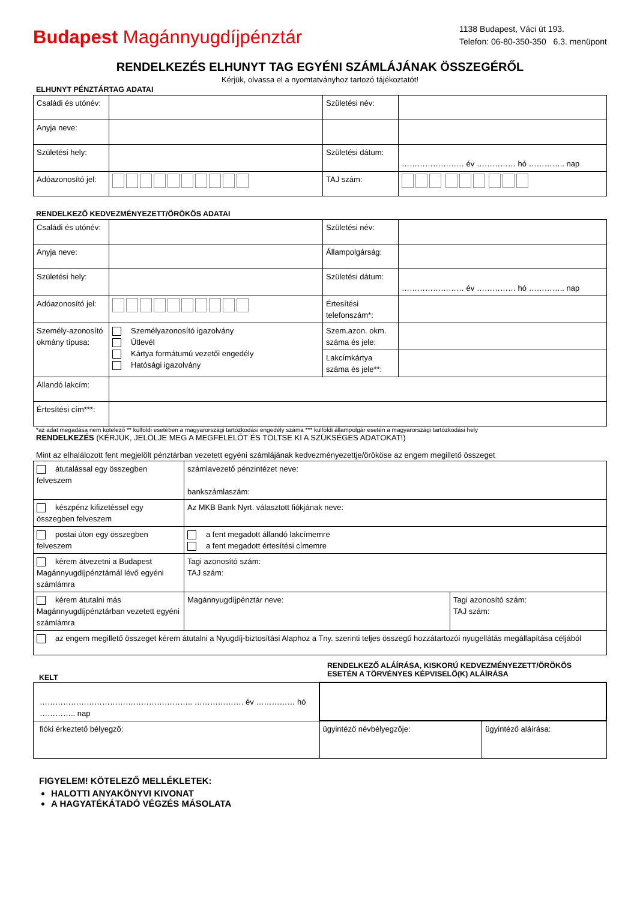Budapest Magánnyugdíjpénztár
1138 Budapest, Váci út 193.
Telefon: 06-80-350-350 6.3. menüpont
RENDELKEZÉS ELHUNYT TAG EGYÉNI SZÁMLÁJÁNAK ÖSSZEGÉRŐL
Kérjük, olvassa el a nyomtatványhoz tartozó tájékoztatót!
ELHUNYT PÉNZTÁRTAG ADATAI
| Családi és utónév: | | Születési név: | |
| Anyja neve: | | | |
| Születési hely: | | Születési dátum: | …………………… év …………… hó ………….. nap |
| Adóazonosító jel: | | TAJ szám: | |
RENDELKEZŐ KEDVEZMÉNYEZETT/ÖRÖKÖS ADATAI
| Családi és utónév: | | Születési név: | |
| Anyja neve: | | Állampolgárság: | |
| Születési hely: | | Születési dátum: | …………………… év …………… hó ………….. nap |
| Adóazonosító jel: | | Értesítési telefonszám*: | |
| Személy-azonosító okmány típusa: | Személyazonosító igazolvány Útlevél Kártya formátumú vezetői engedély Hatósági igazolvány | Szem.azon. okm. száma és jele: | |
| | | Lakcímkártya száma és jele**: | |
| Állandó lakcím: | | | |
| Értesítési cím***: | | | |
*az adat megadása nem kötelező ** külföldi esetében a magyarországi tartózkodási engedély száma *** külföldi állampolgár esetén a magyarországi tartózkodási hely
RENDELKEZÉS (KÉRJÜK, JELÖLJE MEG A MEGFELELŐT ÉS TÖLTSE KI A SZÜKSÉGES ADATOKAT!)
Mint az elhalálozott fent megjelölt pénztárban vezetett egyéni számlájának kedvezményezettje/örököse az engem megillető összeget
| átutalással egy összegben felveszem | számlavezető pénzintézet neve: bankszámlaszám: | |
| készpénz kifizetéssel egy összegben felveszem | Az MKB Bank Nyrt. választott fiókjának neve: | |
| postai úton egy összegben felveszem | a fent megadott állandó lakcímemre a fent megadott értesítési címemre | |
| kérem átvezetni a Budapest Magánnyugdíjpénztárnál lévő egyéni számlámra | Tagi azonosító szám: TAJ szám: | |
| kérem átutalni más Magánnyugdíjpénztárban vezetett egyéni számlámra | Magánnyugdíjpénztár neve: | Tagi azonosító szám: TAJ szám: |
| az engem megillető összeget kérem átutalni a Nyugdíj-biztosítási Alaphoz a Tny. szerinti teljes összegű hozzátartozói nyugellátás megállapítása céljából | | |
KELT
RENDELKEZŐ ALÁÍRÁSA, KISKORÚ KEDVEZMÉNYEZETT/ÖRÖKÖS
ESETÉN A TÖRVÉNYES KÉPVISELŐ(K) ALÁÍRÁSA
| ………………………………………………….. ………………. év …………… hó ………….. nap | | |
| fióki érkeztető bélyegző: | ügyintéző névbélyegzője: | ügyintéző aláírása: |
FIGYELEM! KÖTELEZŐ MELLÉKLETEK:
HALOTTI ANYAKÖNYVI KIVONAT
A HAGYATÉKÁTADÓ VÉGZÉS MÁSOLATA